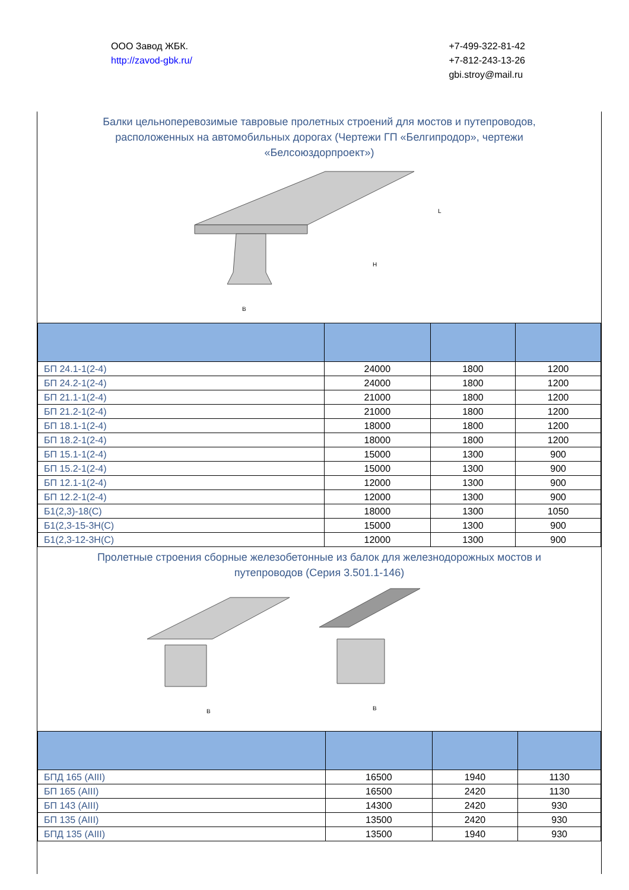ООО Завод ЖБК.
http://zavod-gbk.ru/
+7-499-322-81-42
+7-812-243-13-26
gbi.stroy@mail.ru
Балки цельноперевозимые тавровые пролетных строений для мостов и путепроводов, расположенных на автомобильных дорогах (Чертежи ГП «Белгипродор», чертежи «Белсоюздорпроект»)
B
L
H
| БП 24.1-1(2-4) | 24000 | 1800 | 1200 |
| БП 24.2-1(2-4) | 24000 | 1800 | 1200 |
| БП 21.1-1(2-4) | 21000 | 1800 | 1200 |
| БП 21.2-1(2-4) | 21000 | 1800 | 1200 |
| БП 18.1-1(2-4) | 18000 | 1800 | 1200 |
| БП 18.2-1(2-4) | 18000 | 1800 | 1200 |
| БП 15.1-1(2-4) | 15000 | 1300 | 900 |
| БП 15.2-1(2-4) | 15000 | 1300 | 900 |
| БП 12.1-1(2-4) | 12000 | 1300 | 900 |
| БП 12.2-1(2-4) | 12000 | 1300 | 900 |
| Б1(2,3)-18(С) | 18000 | 1300 | 1050 |
| Б1(2,3-15-3Н(С) | 15000 | 1300 | 900 |
| Б1(2,3-12-3Н(С) | 12000 | 1300 | 900 |
Пролетные строения сборные железобетонные из балок для железнодорожных мостов и путепроводов (Серия 3.501.1-146)
B
B
| БПД 165 (AIII) | 16500 | 1940 | 1130 |
| БП 165 (AIII) | 16500 | 2420 | 1130 |
| БП 143 (AIII) | 14300 | 2420 | 930 |
| БП 135 (AIII) | 13500 | 2420 | 930 |
| БПД 135 (AIII) | 13500 | 1940 | 930 |